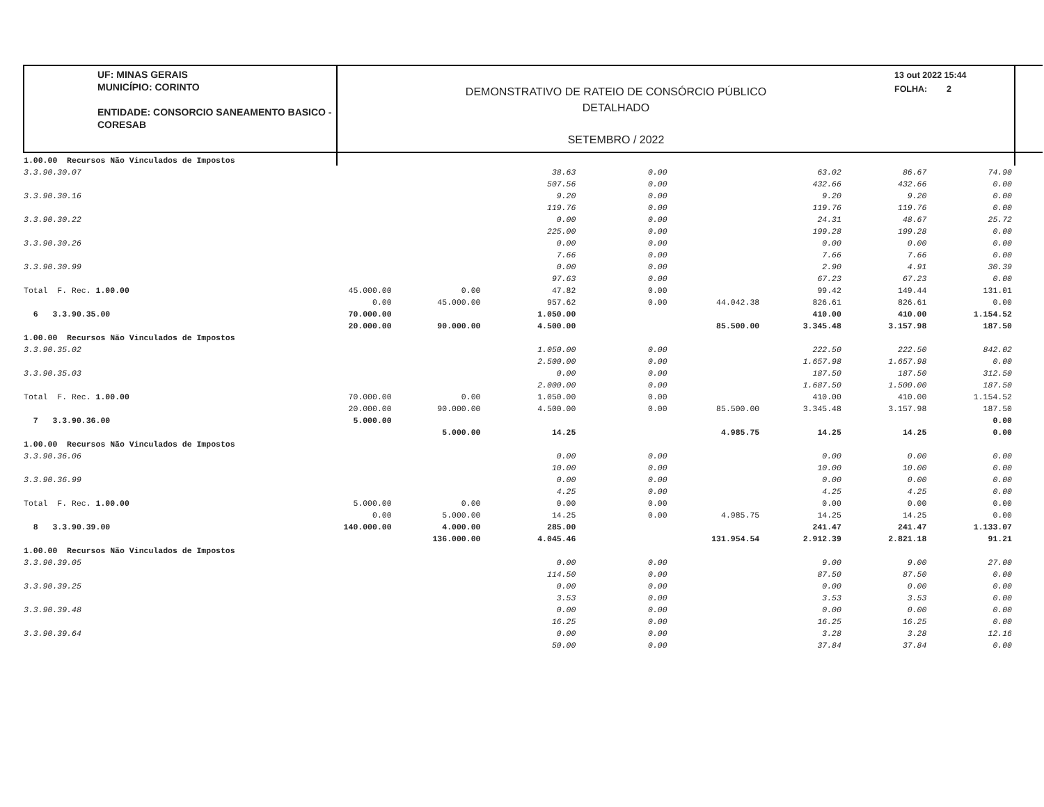UF: MINAS GERAIS
MUNICÍPIO: CORINTO
ENTIDADE: CONSORCIO SANEAMENTO BASICO - CORESAB
DEMONSTRATIVO DE RATEIO DE CONSÓRCIO PÚBLICO
DETALHADO
SETEMBRO / 2022
13 out 2022 15:44
FOLHA: 2
| 1.00.00 Recursos Não Vinculados de Impostos | | | | | | | | |
| 3.3.90.30.07 | | | 38.63 | 0.00 | | 63.02 | 86.67 | 74.90 |
| | | | 507.56 | 0.00 | | 432.66 | 432.66 | 0.00 |
| 3.3.90.30.16 | | | 9.20 | 0.00 | | 9.20 | 9.20 | 0.00 |
| | | | 119.76 | 0.00 | | 119.76 | 119.76 | 0.00 |
| 3.3.90.30.22 | | | 0.00 | 0.00 | | 24.31 | 48.67 | 25.72 |
| | | | 225.00 | 0.00 | | 199.28 | 199.28 | 0.00 |
| 3.3.90.30.26 | | | 0.00 | 0.00 | | 0.00 | 0.00 | 0.00 |
| | | | 7.66 | 0.00 | | 7.66 | 7.66 | 0.00 |
| 3.3.90.30.99 | | | 0.00 | 0.00 | | 2.90 | 4.91 | 30.39 |
| | | | 97.63 | 0.00 | | 67.23 | 67.23 | 0.00 |
| Total F. Rec. 1.00.00 | 45.000.00 | 0.00 | 47.82 | 0.00 | | 99.42 | 149.44 | 131.01 |
| | 0.00 | 45.000.00 | 957.62 | 0.00 | 44.042.38 | 826.61 | 826.61 | 0.00 |
| 6 3.3.90.35.00 | 70.000.00 | | 1.050.00 | | | 410.00 | 410.00 | 1.154.52 |
| | 20.000.00 | 90.000.00 | 4.500.00 | | 85.500.00 | 3.345.48 | 3.157.98 | 187.50 |
| 1.00.00 Recursos Não Vinculados de Impostos | | | | | | | | |
| 3.3.90.35.02 | | | 1.050.00 | 0.00 | | 222.50 | 222.50 | 842.02 |
| | | | 2.500.00 | 0.00 | | 1.657.98 | 1.657.98 | 0.00 |
| 3.3.90.35.03 | | | 0.00 | 0.00 | | 187.50 | 187.50 | 312.50 |
| | | | 2.000.00 | 0.00 | | 1.687.50 | 1.500.00 | 187.50 |
| Total F. Rec. 1.00.00 | 70.000.00 | 0.00 | 1.050.00 | 0.00 | | 410.00 | 410.00 | 1.154.52 |
| | 20.000.00 | 90.000.00 | 4.500.00 | 0.00 | 85.500.00 | 3.345.48 | 3.157.98 | 187.50 |
| 7 3.3.90.36.00 | 5.000.00 | | | | | | | 0.00 |
| | | 5.000.00 | 14.25 | | 4.985.75 | 14.25 | 14.25 | 0.00 |
| 1.00.00 Recursos Não Vinculados de Impostos | | | | | | | | |
| 3.3.90.36.06 | | | 0.00 | 0.00 | | 0.00 | 0.00 | 0.00 |
| | | | 10.00 | 0.00 | | 10.00 | 10.00 | 0.00 |
| 3.3.90.36.99 | | | 0.00 | 0.00 | | 0.00 | 0.00 | 0.00 |
| | | | 4.25 | 0.00 | | 4.25 | 4.25 | 0.00 |
| Total F. Rec. 1.00.00 | 5.000.00 | 0.00 | 0.00 | 0.00 | | 0.00 | 0.00 | 0.00 |
| | 0.00 | 5.000.00 | 14.25 | 0.00 | 4.985.75 | 14.25 | 14.25 | 0.00 |
| 8 3.3.90.39.00 | 140.000.00 | 4.000.00 | 285.00 | | | 241.47 | 241.47 | 1.133.07 |
| | | 136.000.00 | 4.045.46 | | 131.954.54 | 2.912.39 | 2.821.18 | 91.21 |
| 1.00.00 Recursos Não Vinculados de Impostos | | | | | | | | |
| 3.3.90.39.05 | | | 0.00 | 0.00 | | 9.00 | 9.00 | 27.00 |
| | | | 114.50 | 0.00 | | 87.50 | 87.50 | 0.00 |
| 3.3.90.39.25 | | | 0.00 | 0.00 | | 0.00 | 0.00 | 0.00 |
| | | | 3.53 | 0.00 | | 3.53 | 3.53 | 0.00 |
| 3.3.90.39.48 | | | 0.00 | 0.00 | | 0.00 | 0.00 | 0.00 |
| | | | 16.25 | 0.00 | | 16.25 | 16.25 | 0.00 |
| 3.3.90.39.64 | | | 0.00 | 0.00 | | 3.28 | 3.28 | 12.16 |
| | | | 50.00 | 0.00 | | 37.84 | 37.84 | 0.00 |